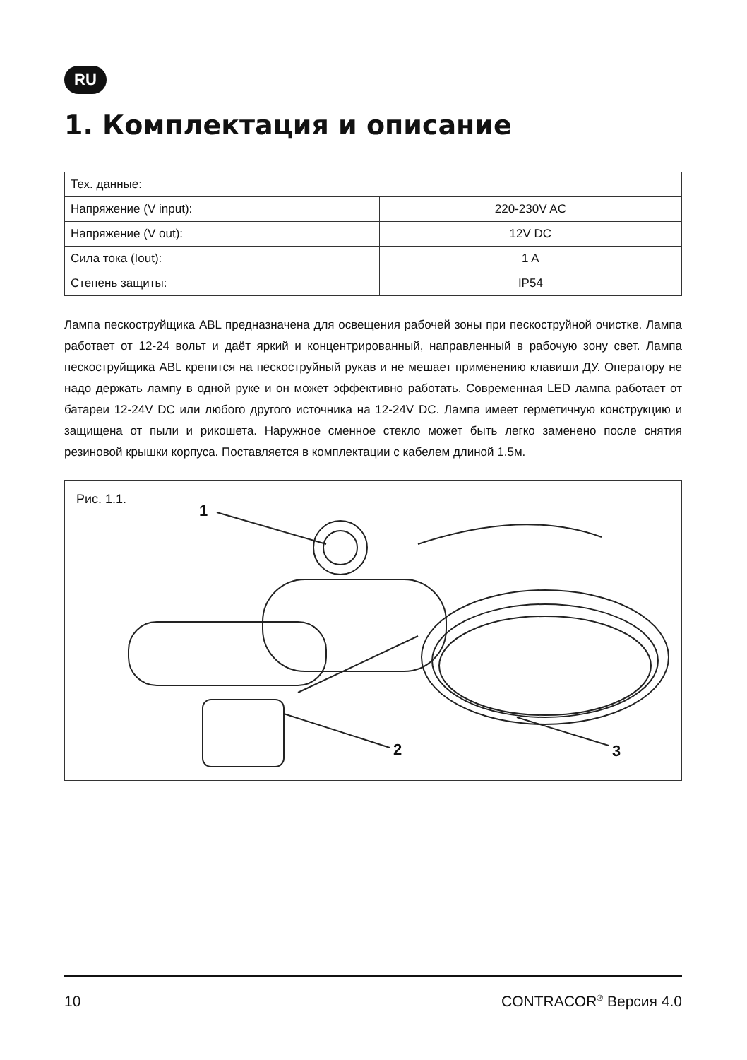RU
1. Комплектация и описание
| Тех. данные: | |
| Напряжение (V input): | 220-230V AC |
| Напряжение (V out): | 12V DC |
| Сила тока (Iout): | 1 A |
| Степень защиты: | IP54 |
Лампа пескоструйщика ABL предназначена для освещения рабочей зоны при пескоструйной очистке. Лампа работает от 12-24 вольт и даёт яркий и концентрированный, направленный в рабочую зону свет. Лампа пескоструйщика ABL крепится на пескоструйный рукав и не мешает применению клавиши ДУ. Оператору не надо держать лампу в одной руке и он может эффективно работать. Современная LED лампа работает от батареи 12-24V DC или любого другого источника на 12-24V DC. Лампа имеет герметичную конструкцию и защищена от пыли и рикошета. Наружное сменное стекло может быть легко заменено после снятия резиновой крышки корпуса. Поставляется в комплектации с кабелем длиной 1.5м.
Рис. 1.1.
1
2 3
10 CONTRACOR<sup>®</sup> Версия 4.0